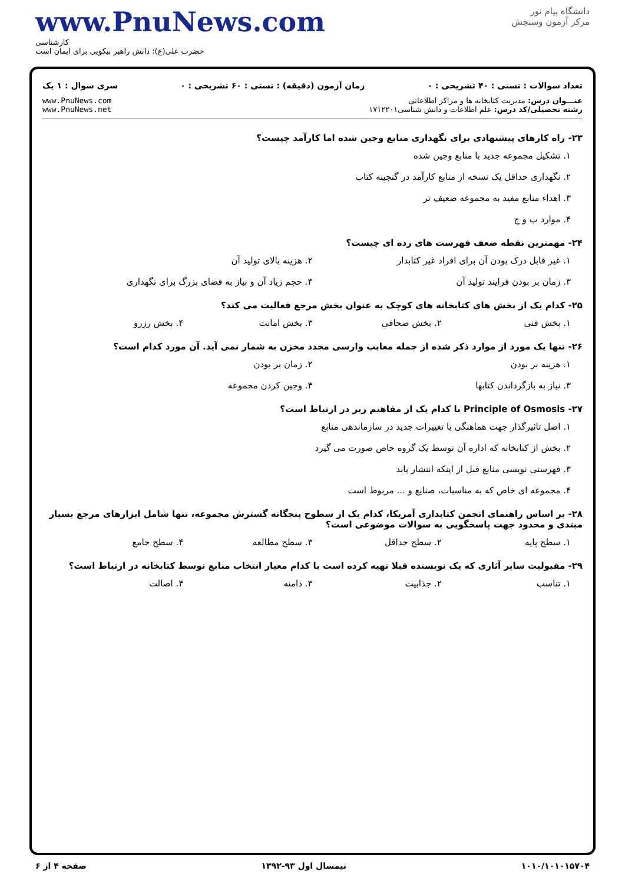www.PnuNews.com
کارشناسی
حضرت علی(ع): دانش راهبر نیکویی برای ایمان است
دانشگاه پیام نور
مرکز آزمون وسنجش
تعداد سوالات : تستی : ۴۰ تشریحی : ۰ زمان آزمون (دقیقه) : تستی : ۶۰ تشریحی : ۰ سری سوال : ۱ یک
عنـــوان درس: مدیریت کتابخانه ها و مراکز اطلاعاتی
رشته تحصیلی/کد درس: علم اطلاعات و دانش شناسی۱۷۱۲۲۰۱
www.PnuNews.com
www.PnuNews.net
۲۳- راه کارهای پیشنهادی برای نگهداری منابع وجین شده اما کارآمد چیست؟
۱. تشکیل مجموعه جدید با منابع وجین شده
۲. نگهداری حداقل یک نسخه از منابع کارآمد در گنجینه کتاب
۳. اهداء منابع مفید به مجموعه ضعیف تر
۴. موارد ب و ج
۲۴- مهمترین نقطه ضعف فهرست های رده ای چیست؟
۱. غیر قابل درک بودن آن برای افراد غیر کتابدار ۲. هزینه بالای تولید آن
۳. زمان بر بودن فرایند تولید آن ۴. حجم زیاد آن و نیاز به فضای بزرگ برای نگهداری
۲۵- کدام یک از بخش های کتابخانه های کوچک به عنوان بخش مرجع فعالیت می کند؟
۱. بخش فنی ۲. بخش صحافی ۳. بخش امانت ۴. بخش رزرو
۲۶- تنها یک مورد از موارد ذکر شده از جمله معایب وارسی مجدد مخزن به شمار نمی آید. آن مورد کدام است؟
۱. هزینه بر بودن ۲. زمان بر بودن
۳. نیاز به بازگرداندن کتابها ۴. وجین کردن مجموعه
۲۷- Principle of Osmosis با کدام یک از مفاهیم زیر در ارتباط است؟
۱. اصل تاثیرگذار جهت هماهنگی با تغییرات جدید در سازماندهی منابع
۲. بخش از کتابخانه که اداره آن توسط یک گروه حاص صورت می گیرد
۳. فهرستی نویسی منابع قبل از اینکه انتشار یابد
۴. مجموعه ای خاص که به مناسبات، صنایع و ... مربوط است
۲۸- بر اساس راهنمای انجمن کتابداری آمریکا، کدام یک از سطوح پنجگانه گسترش مجموعه، تنها شامل ابزارهای مرجع بسیار مبتدی و محدود جهت پاسخگویی به سوالات موضوعی است؟
۱. سطح پایه ۲. سطح حداقل ۳. سطح مطالعه ۴. سطح جامع
۲۹- مقبولیت سایر آثاری که یک نویسنده قبلا تهیه کرده است با کدام معیار انتخاب منابع توسط کتابخانه در ارتباط است؟
۱. تناسب ۲. جذابیت ۳. دامنه ۴. اصالت
۱۰۱۰/۱۰۱۰۱۵۷۰۴ نیمسال اول ۹۳-۱۳۹۲ صفحه ۴ از ۶